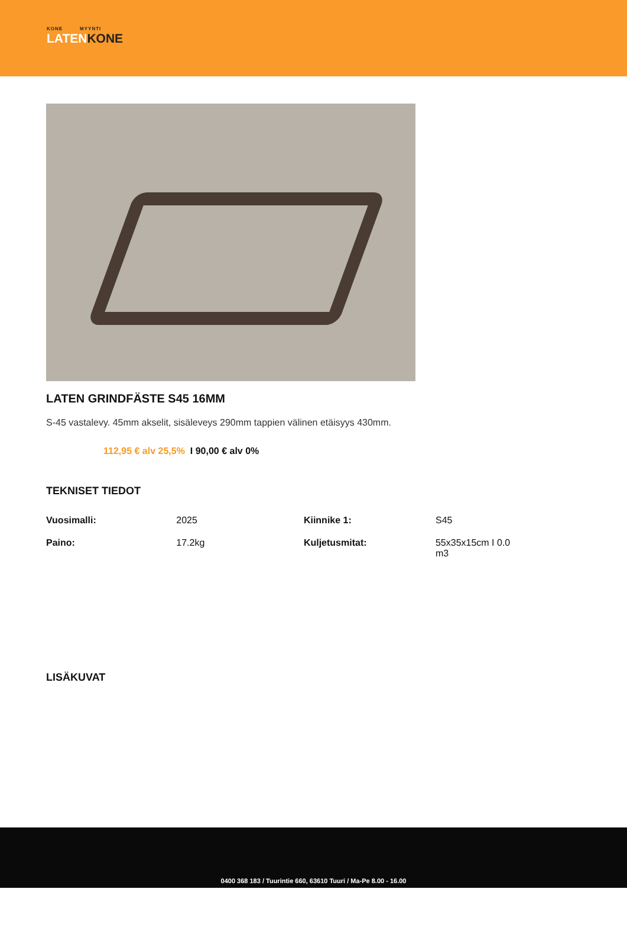KONE MYYNTI
LATENKONE
LATEN GRINDFÄSTE S45 16MM
S-45 vastalevy. 45mm akselit, sisäleveys 290mm tappien välinen etäisyys 430mm.
112,95 € alv 25,5% I 90,00 € alv 0%
TEKNISET TIEDOT
| Vuosimalli: | 2025 | Kiinnike 1: | S45 |
| Paino: | 17.2kg | Kuljetusmitat: | 55x35x15cm I 0.0 m3 |
LISÄKUVAT
0400 368 183 / Tuurintie 660, 63610 Tuuri / Ma-Pe 8.00 - 16.00